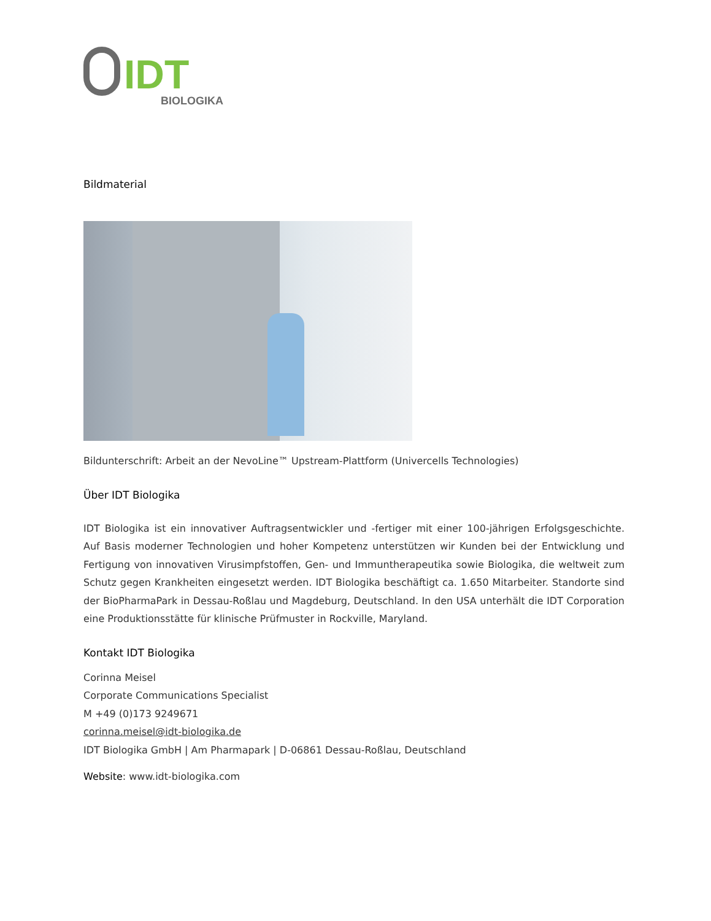IDT
BIOLOGIKA
Bildmaterial
Bildunterschrift: Arbeit an der NevoLine™ Upstream-Plattform (Univercells Technologies)
Über IDT Biologika
IDT Biologika ist ein innovativer Auftragsentwickler und -fertiger mit einer 100-jährigen Erfolgsgeschichte. Auf Basis moderner Technologien und hoher Kompetenz unterstützen wir Kunden bei der Entwicklung und Fertigung von innovativen Virusimpfstoffen, Gen- und Immuntherapeutika sowie Biologika, die weltweit zum Schutz gegen Krankheiten eingesetzt werden. IDT Biologika beschäftigt ca. 1.650 Mitarbeiter. Standorte sind der BioPharmaPark in Dessau-Roßlau und Magdeburg, Deutschland. In den USA unterhält die IDT Corporation eine Produktionsstätte für klinische Prüfmuster in Rockville, Maryland.
Kontakt IDT Biologika
Corinna Meisel
Corporate Communications Specialist
M +49 (0)173 9249671
corinna.meisel@idt-biologika.de
IDT Biologika GmbH | Am Pharmapark | D-06861 Dessau-Roßlau, Deutschland
Website: www.idt-biologika.com